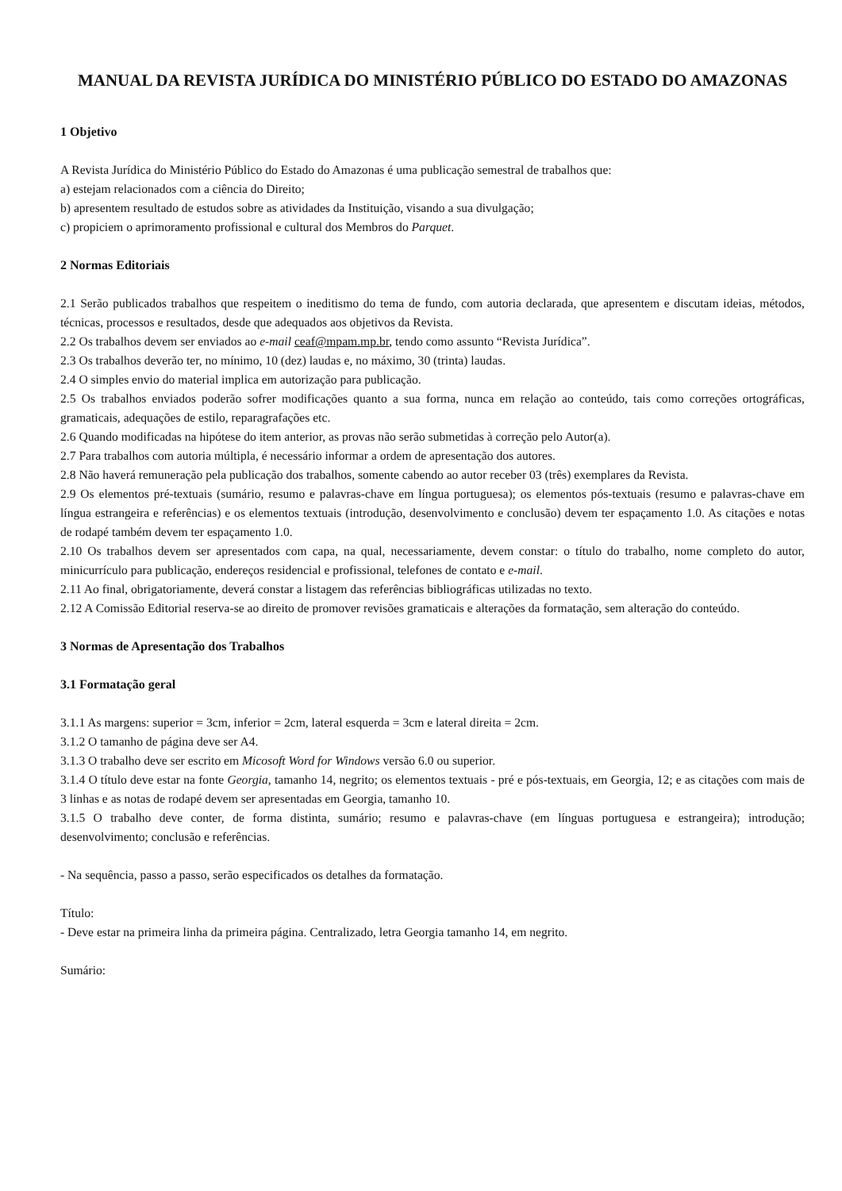MANUAL DA REVISTA JURÍDICA DO MINISTÉRIO PÚBLICO DO ESTADO DO AMAZONAS
1 Objetivo
A Revista Jurídica do Ministério Público do Estado do Amazonas é uma publicação semestral de trabalhos que:
a) estejam relacionados com a ciência do Direito;
b) apresentem resultado de estudos sobre as atividades da Instituição, visando a sua divulgação;
c) propiciem o aprimoramento profissional e cultural dos Membros do Parquet.
2 Normas Editoriais
2.1 Serão publicados trabalhos que respeitem o ineditismo do tema de fundo, com autoria declarada, que apresentem e discutam ideias, métodos, técnicas, processos e resultados, desde que adequados aos objetivos da Revista.
2.2 Os trabalhos devem ser enviados ao e-mail ceaf@mpam.mp.br, tendo como assunto “Revista Jurídica”.
2.3 Os trabalhos deverão ter, no mínimo, 10 (dez) laudas e, no máximo, 30 (trinta) laudas.
2.4 O simples envio do material implica em autorização para publicação.
2.5 Os trabalhos enviados poderão sofrer modificações quanto a sua forma, nunca em relação ao conteúdo, tais como correções ortográficas, gramaticais, adequações de estilo, reparagrafações etc.
2.6 Quando modificadas na hipótese do item anterior, as provas não serão submetidas à correção pelo Autor(a).
2.7 Para trabalhos com autoria múltipla, é necessário informar a ordem de apresentação dos autores.
2.8 Não haverá remuneração pela publicação dos trabalhos, somente cabendo ao autor receber 03 (três) exemplares da Revista.
2.9 Os elementos pré-textuais (sumário, resumo e palavras-chave em língua portuguesa); os elementos pós-textuais (resumo e palavras-chave em língua estrangeira e referências) e os elementos textuais (introdução, desenvolvimento e conclusão) devem ter espaçamento 1.0. As citações e notas de rodapé também devem ter espaçamento 1.0.
2.10 Os trabalhos devem ser apresentados com capa, na qual, necessariamente, devem constar: o título do trabalho, nome completo do autor, minicurrículo para publicação, endereços residencial e profissional, telefones de contato e e-mail.
2.11 Ao final, obrigatoriamente, deverá constar a listagem das referências bibliográficas utilizadas no texto.
2.12 A Comissão Editorial reserva-se ao direito de promover revisões gramaticais e alterações da formatação, sem alteração do conteúdo.
3 Normas de Apresentação dos Trabalhos
3.1 Formatação geral
3.1.1 As margens: superior = 3cm, inferior = 2cm, lateral esquerda = 3cm e lateral direita = 2cm.
3.1.2 O tamanho de página deve ser A4.
3.1.3 O trabalho deve ser escrito em Micosoft Word for Windows versão 6.0 ou superior.
3.1.4 O título deve estar na fonte Georgia, tamanho 14, negrito; os elementos textuais - pré e pós-textuais, em Georgia, 12; e as citações com mais de 3 linhas e as notas de rodapé devem ser apresentadas em Georgia, tamanho 10.
3.1.5 O trabalho deve conter, de forma distinta, sumário; resumo e palavras-chave (em línguas portuguesa e estrangeira); introdução; desenvolvimento; conclusão e referências.
- Na sequência, passo a passo, serão especificados os detalhes da formatação.
Título:
- Deve estar na primeira linha da primeira página. Centralizado, letra Georgia tamanho 14, em negrito.
Sumário: